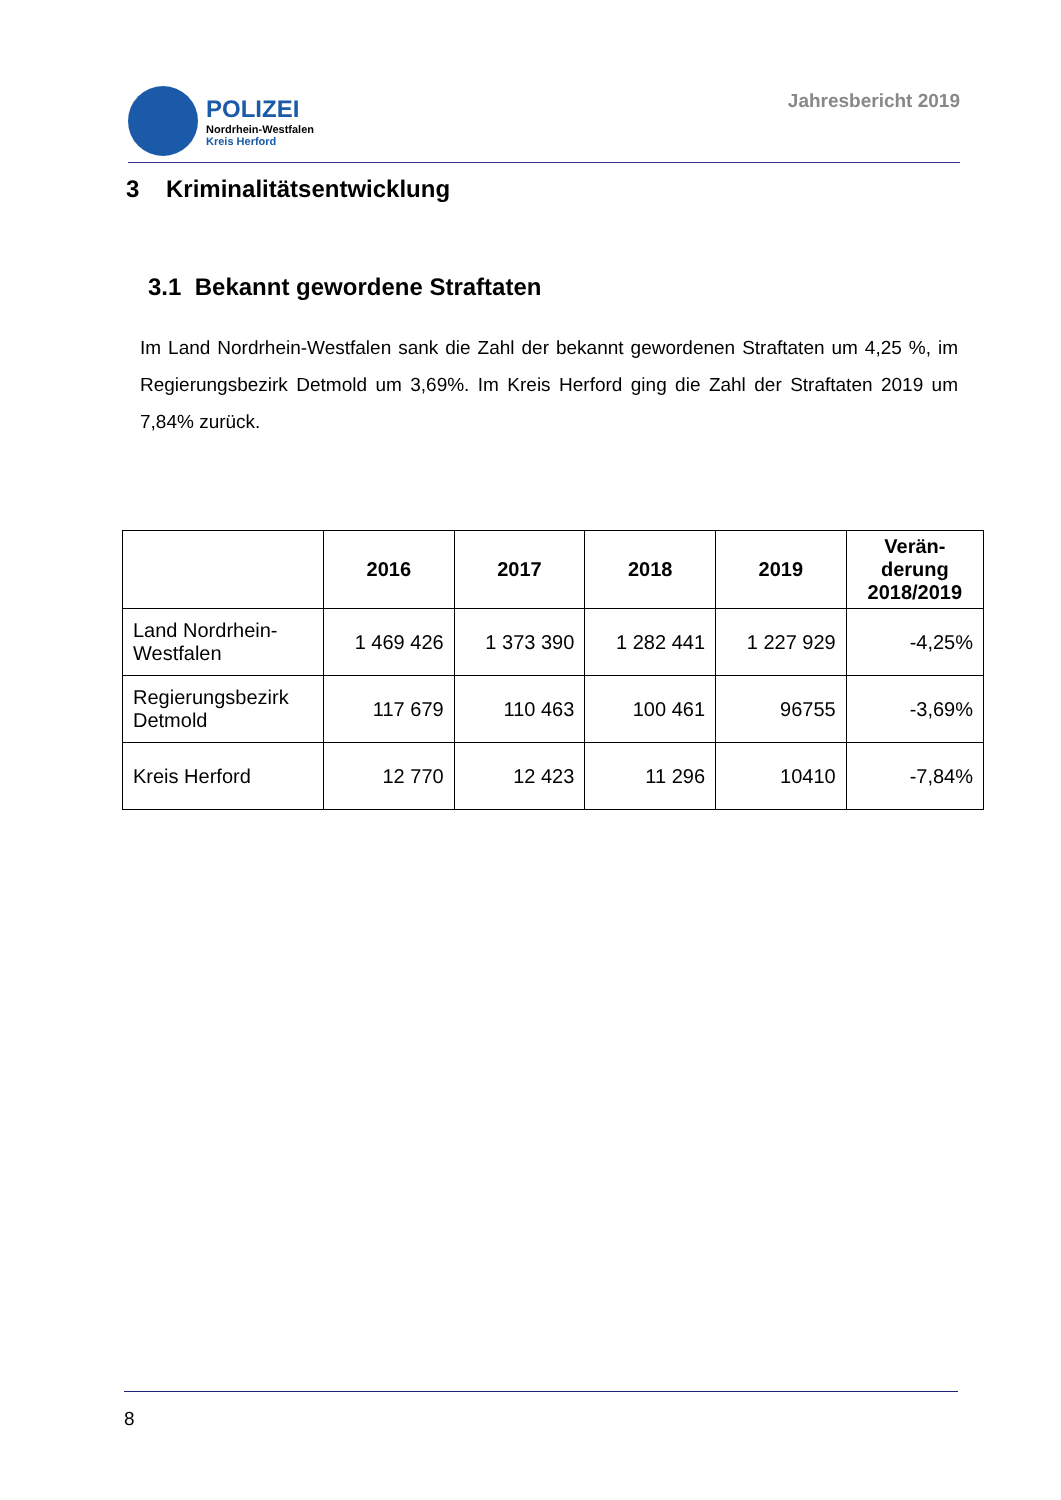POLIZEI
Nordrhein-Westfalen
Kreis Herford
Jahresbericht 2019
3 Kriminalitätsentwicklung
3.1 Bekannt gewordene Straftaten
Im Land Nordrhein-Westfalen sank die Zahl der bekannt gewordenen Straftaten um 4,25 %, im Regierungsbezirk Detmold um 3,69%. Im Kreis Herford ging die Zahl der Straftaten 2019 um 7,84% zurück.
| | 2016 | 2017 | 2018 | 2019 | Verän- derung 2018/2019 |
| --- | --- | --- | --- | --- | --- |
| Land Nordrhein-Westfalen | 1 469 426 | 1 373 390 | 1 282 441 | 1 227 929 | -4,25% |
| Regierungsbezirk Detmold | 117 679 | 110 463 | 100 461 | 96755 | -3,69% |
| Kreis Herford | 12 770 | 12 423 | 11 296 | 10410 | -7,84% |
8